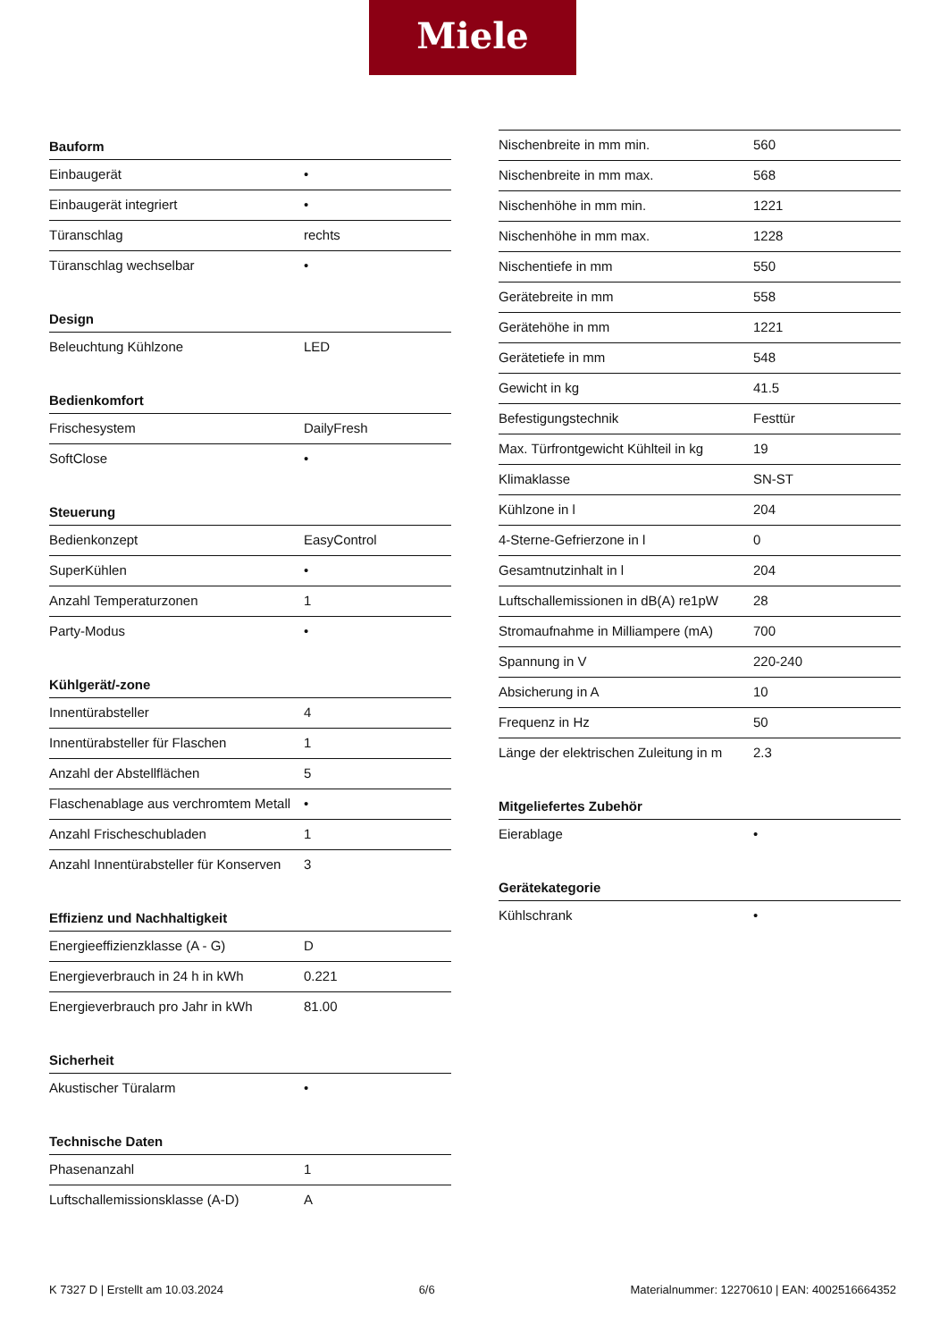Miele
Bauform
| Einbaugerät | • |
| Einbaugerät integriert | • |
| Türanschlag | rechts |
| Türanschlag wechselbar | • |
Design
| Beleuchtung Kühlzone | LED |
Bedienkomfort
| Frischesystem | DailyFresh |
| SoftClose | • |
Steuerung
| Bedienkonzept | EasyControl |
| SuperKühlen | • |
| Anzahl Temperaturzonen | 1 |
| Party-Modus | • |
Kühlgerät/-zone
| Innentürabsteller | 4 |
| Innentürabsteller für Flaschen | 1 |
| Anzahl der Abstellflächen | 5 |
| Flaschenablage aus verchromtem Metall | • |
| Anzahl Frischeschubladen | 1 |
| Anzahl Innentürabsteller für Konserven | 3 |
Effizienz und Nachhaltigkeit
| Energieeffizienzklasse (A - G) | D |
| Energieverbrauch in 24 h in kWh | 0.221 |
| Energieverbrauch pro Jahr in kWh | 81.00 |
Sicherheit
| Akustischer Türalarm | • |
Technische Daten
| Phasenanzahl | 1 |
| Luftschallemissionsklasse (A-D) | A |
| Nischenbreite in mm min. | 560 |
| Nischenbreite in mm max. | 568 |
| Nischenhöhe in mm min. | 1221 |
| Nischenhöhe in mm max. | 1228 |
| Nischentiefe in mm | 550 |
| Gerätebreite in mm | 558 |
| Gerätehöhe in mm | 1221 |
| Gerätetiefe in mm | 548 |
| Gewicht in kg | 41.5 |
| Befestigungstechnik | Festtür |
| Max. Türfrontgewicht Kühlteil in kg | 19 |
| Klimaklasse | SN-ST |
| Kühlzone in l | 204 |
| 4-Sterne-Gefrierzone in l | 0 |
| Gesamtnutzinhalt in l | 204 |
| Luftschallemissionen in dB(A) re1pW | 28 |
| Stromaufnahme in Milliampere (mA) | 700 |
| Spannung in V | 220-240 |
| Absicherung in A | 10 |
| Frequenz in Hz | 50 |
| Länge der elektrischen Zuleitung in m | 2.3 |
Mitgeliefertes Zubehör
| Eierablage | • |
Gerätekategorie
| Kühlschrank | • |
K 7327 D | Erstellt am 10.03.2024 6/6 Materialnummer: 12270610 | EAN: 4002516664352